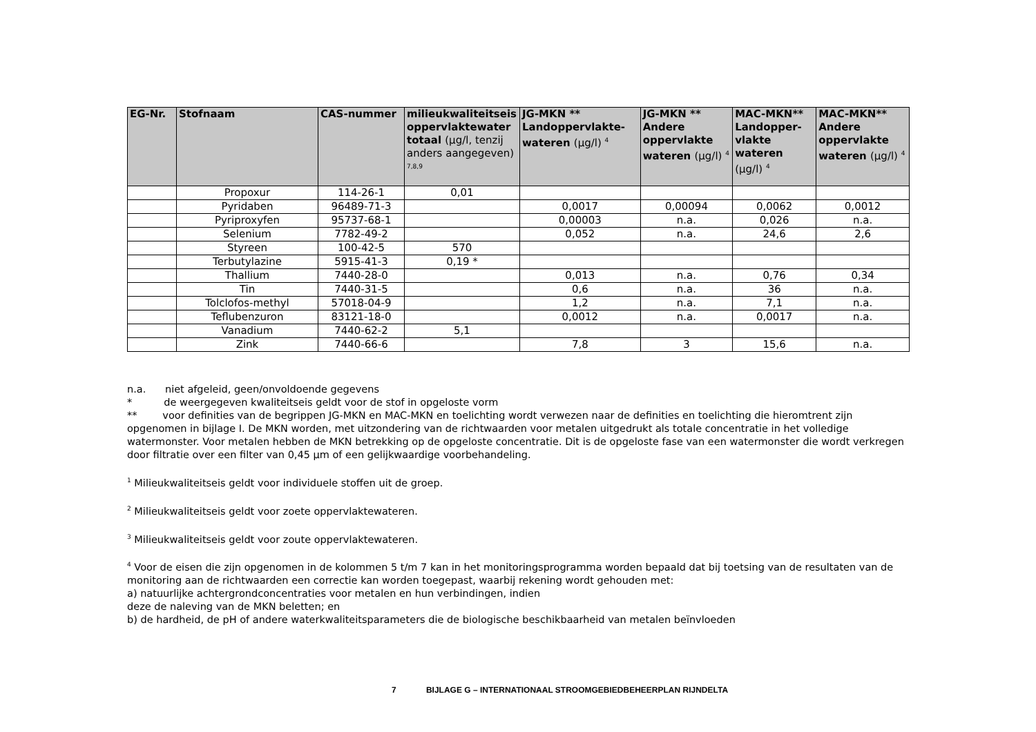| EG-Nr. | Stofnaam | CAS-nummer | milieukwaliteitseis oppervlaktewater totaal (µg/l, tenzij anders aangegeven) <sup>7,8,9</sup> | JG-MKN ** Landoppervlakte-wateren (µg/l) <sup>4</sup> | JG-MKN ** Andere oppervlakte wateren (µg/l) <sup>4</sup> | MAC-MKN** Landopper-vlakte wateren (µg/l) <sup>4</sup> | MAC-MKN** Andere oppervlakte wateren (µg/l) <sup>4</sup> |
| --- | --- | --- | --- | --- | --- | --- | --- |
| | Propoxur | 114-26-1 | 0,01 | | | | |
| | Pyridaben | 96489-71-3 | | 0,0017 | 0,00094 | 0,0062 | 0,0012 |
| | Pyriproxyfen | 95737-68-1 | | 0,00003 | n.a. | 0,026 | n.a. |
| | Selenium | 7782-49-2 | | 0,052 | n.a. | 24,6 | 2,6 |
| | Styreen | 100-42-5 | 570 | | | | |
| | Terbutylazine | 5915-41-3 | 0,19 * | | | | |
| | Thallium | 7440-28-0 | | 0,013 | n.a. | 0,76 | 0,34 |
| | Tin | 7440-31-5 | | 0,6 | n.a. | 36 | n.a. |
| | Tolclofos-methyl | 57018-04-9 | | 1,2 | n.a. | 7,1 | n.a. |
| | Teflubenzuron | 83121-18-0 | | 0,0012 | n.a. | 0,0017 | n.a. |
| | Vanadium | 7440-62-2 | 5,1 | | | | |
| | Zink | 7440-66-6 | | 7,8 | 3 | 15,6 | n.a. |
n.a. niet afgeleid, geen/onvoldoende gegevens
* de weergegeven kwaliteitseis geldt voor de stof in opgeloste vorm
** voor definities van de begrippen JG-MKN en MAC-MKN en toelichting wordt verwezen naar de definities en toelichting die hieromtrent zijn opgenomen in bijlage I. De MKN worden, met uitzondering van de richtwaarden voor metalen uitgedrukt als totale concentratie in het volledige watermonster. Voor metalen hebben de MKN betrekking op de opgeloste concentratie. Dit is de opgeloste fase van een watermonster die wordt verkregen door filtratie over een filter van 0,45 µm of een gelijkwaardige voorbehandeling.
<sup>1</sup> Milieukwaliteitseis geldt voor individuele stoffen uit de groep.
<sup>2</sup> Milieukwaliteitseis geldt voor zoete oppervlaktewateren.
<sup>3</sup> Milieukwaliteitseis geldt voor zoute oppervlaktewateren.
<sup>4</sup> Voor de eisen die zijn opgenomen in de kolommen 5 t/m 7 kan in het monitoringsprogramma worden bepaald dat bij toetsing van de resultaten van de monitoring aan de richtwaarden een correctie kan worden toegepast, waarbij rekening wordt gehouden met:
a) natuurlijke achtergrondconcentraties voor metalen en hun verbindingen, indien
deze de naleving van de MKN beletten; en
b) de hardheid, de pH of andere waterkwaliteitsparameters die de biologische beschikbaarheid van metalen beïnvloeden
7 BIJLAGE G – INTERNATIONAAL STROOMGEBIEDBEHEERPLAN RIJNDELTA